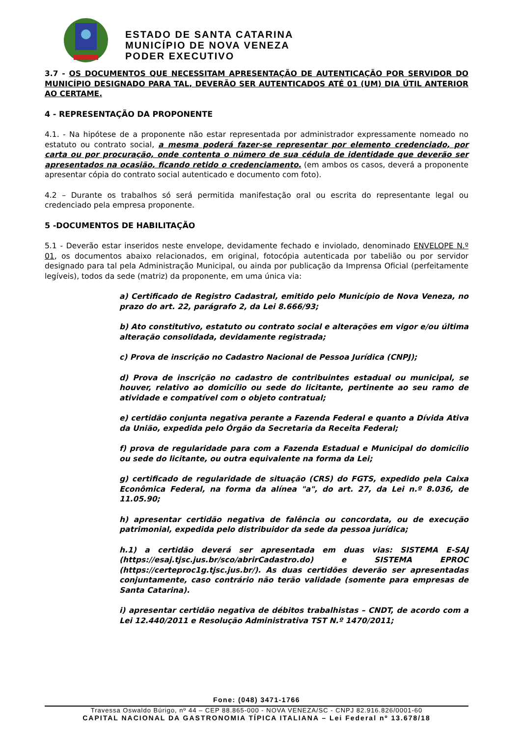ESTADO DE SANTA CATARINA
MUNICÍPIO DE NOVA VENEZA
PODER EXECUTIVO
3.7 - OS DOCUMENTOS QUE NECESSITAM APRESENTAÇÃO DE AUTENTICAÇÃO POR SERVIDOR DO MUNICÍPIO DESIGNADO PARA TAL, DEVERÃO SER AUTENTICADOS ATÉ 01 (UM) DIA ÚTIL ANTERIOR AO CERTAME.
4 - REPRESENTAÇÃO DA PROPONENTE
4.1. - Na hipótese de a proponente não estar representada por administrador expressamente nomeado no estatuto ou contrato social, a mesma poderá fazer-se representar por elemento credenciado, por carta ou por procuração, onde contenta o número de sua cédula de identidade que deverão ser apresentados na ocasião, ficando retido o credenciamento. (em ambos os casos, deverá a proponente apresentar cópia do contrato social autenticado e documento com foto).
4.2 – Durante os trabalhos só será permitida manifestação oral ou escrita do representante legal ou credenciado pela empresa proponente.
5 -DOCUMENTOS DE HABILITAÇÃO
5.1 - Deverão estar inseridos neste envelope, devidamente fechado e inviolado, denominado ENVELOPE N.º 01, os documentos abaixo relacionados, em original, fotocópia autenticada por tabelião ou por servidor designado para tal pela Administração Municipal, ou ainda por publicação da Imprensa Oficial (perfeitamente legíveis), todos da sede (matriz) da proponente, em uma única via:
a) Certificado de Registro Cadastral, emitido pelo Município de Nova Veneza, no prazo do art. 22, parágrafo 2, da Lei 8.666/93;
b) Ato constitutivo, estatuto ou contrato social e alterações em vigor e/ou última alteração consolidada, devidamente registrada;
c) Prova de inscrição no Cadastro Nacional de Pessoa Jurídica (CNPJ);
d) Prova de inscrição no cadastro de contribuintes estadual ou municipal, se houver, relativo ao domicílio ou sede do licitante, pertinente ao seu ramo de atividade e compatível com o objeto contratual;
e) certidão conjunta negativa perante a Fazenda Federal e quanto a Dívida Ativa da União, expedida pelo Órgão da Secretaria da Receita Federal;
f) prova de regularidade para com a Fazenda Estadual e Municipal do domicílio ou sede do licitante, ou outra equivalente na forma da Lei;
g) certificado de regularidade de situação (CRS) do FGTS, expedido pela Caixa Econômica Federal, na forma da alínea "a", do art. 27, da Lei n.º 8.036, de 11.05.90;
h) apresentar certidão negativa de falência ou concordata, ou de execução patrimonial, expedida pelo distribuidor da sede da pessoa jurídica;
h.1) a certidão deverá ser apresentada em duas vias: SISTEMA E-SAJ (https://esaj.tjsc.jus.br/sco/abrirCadastro.do) e SISTEMA EPROC (https://certeproc1g.tjsc.jus.br/). As duas certidões deverão ser apresentadas conjuntamente, caso contrário não terão validade (somente para empresas de Santa Catarina).
i) apresentar certidão negativa de débitos trabalhistas – CNDT, de acordo com a Lei 12.440/2011 e Resolução Administrativa TST N.º 1470/2011;
Fone: (048) 3471-1766
Travessa Oswaldo Búrigo, nº 44 – CEP 88.865-000 - NOVA VENEZA/SC - CNPJ 82.916.826/0001-60
CAPITAL NACIONAL DA GASTRONOMIA TÍPICA ITALIANA – Lei Federal nº 13.678/18